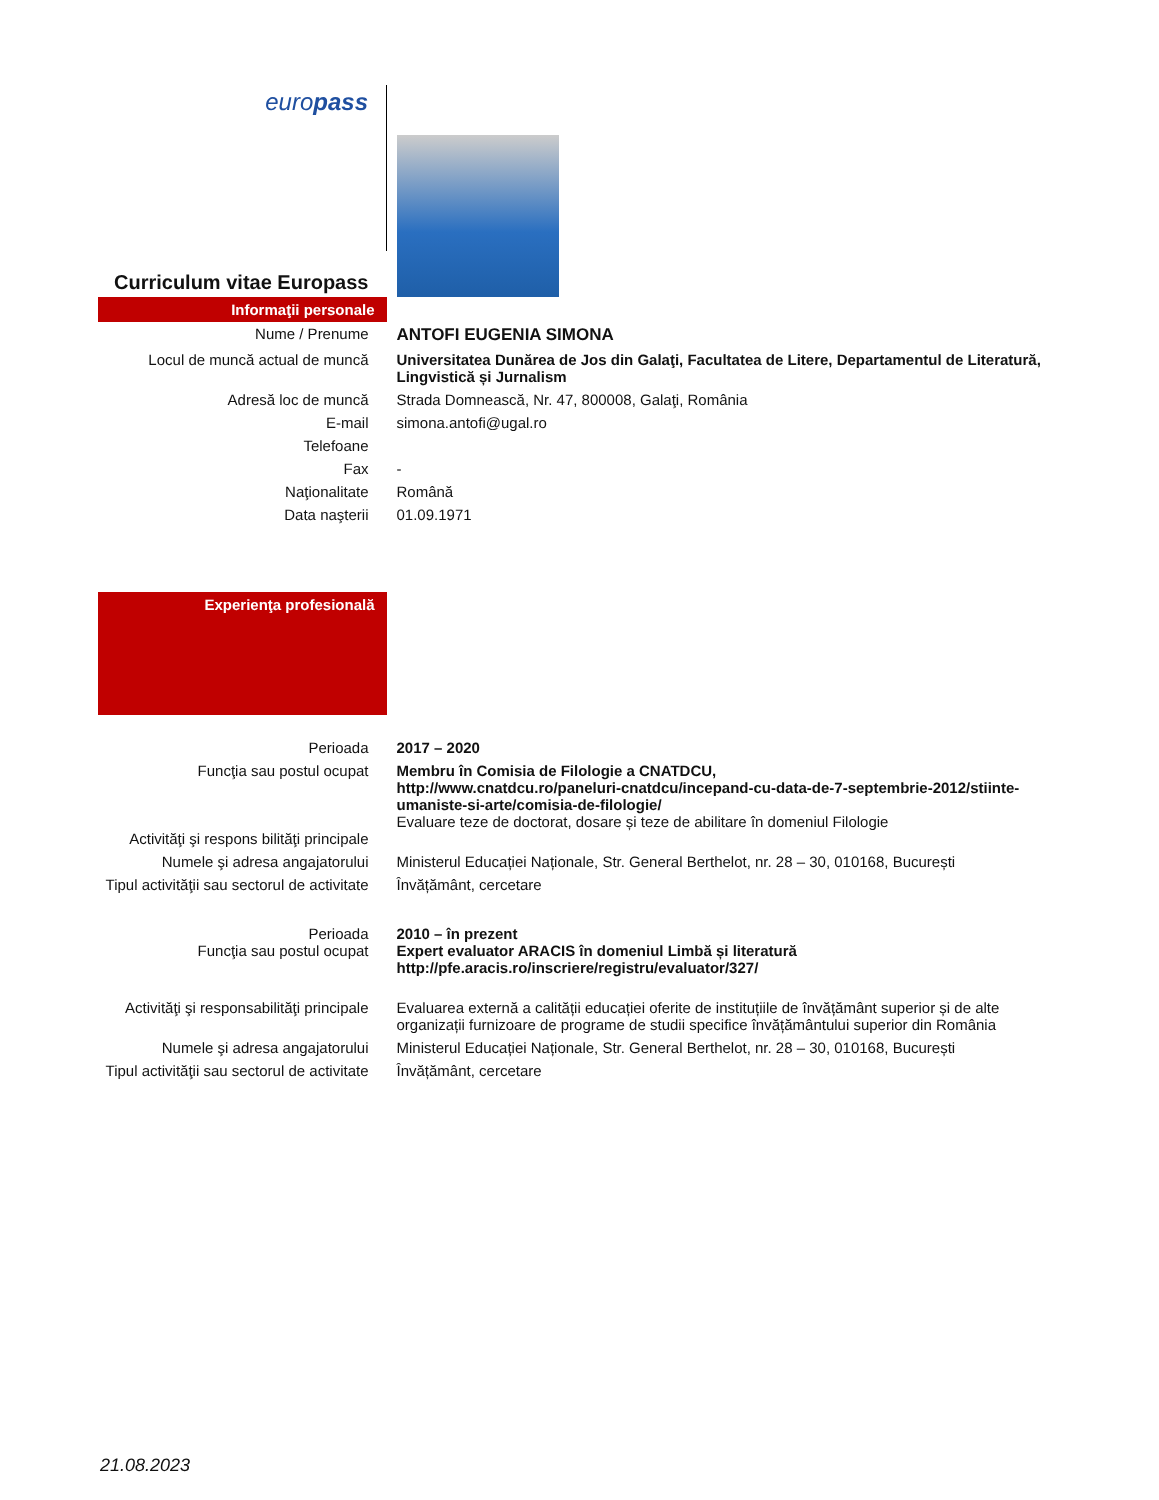| euro pass | |
| Curriculum vitae Europass | |
| Informaţii personale | |
| Nume / Prenume | ANTOFI EUGENIA SIMONA |
| Locul de muncă actual de muncă | Universitatea Dunărea de Jos din Galaţi, Facultatea de Litere, Departamentul de Literatură, Lingvistică și Jurnalism |
| Adresă loc de muncă | Strada Domnească, Nr. 47, 800008, Galaţi, România |
| E-mail | simona.antofi@ugal.ro |
| Telefoane | |
| Fax | - |
| Naţionalitate | Română |
| Data naşterii | 01.09.1971 |
| Experienţa profesională | |
| Perioada | 2017 – 2020 |
| Funcţia sau postul ocupat Activităţi şi respons bilităţi principale | Membru în Comisia de Filologie a CNATDCU, http://www.cnatdcu.ro/paneluri-cnatdcu/incepand-cu-data-de-7-septembrie-2012/stiinte-umaniste-si-arte/comisia-de-filologie/ Evaluare teze de doctorat, dosare și teze de abilitare în domeniul Filologie |
| Numele şi adresa angajatorului | Ministerul Educației Naționale, Str. General Berthelot, nr. 28 – 30, 010168, București |
| Tipul activităţii sau sectorul de activitate | Învățământ, cercetare |
| Perioada Funcţia sau postul ocupat | 2010 – în prezent Expert evaluator ARACIS în domeniul Limbă și literatură http://pfe.aracis.ro/inscriere/registru/evaluator/327/ |
| Activităţi şi responsabilităţi principale | Evaluarea externă a calității educației oferite de instituțiile de învățământ superior și de alte organizații furnizoare de programe de studii specifice învățământului superior din România |
| Numele şi adresa angajatorului | Ministerul Educației Naționale, Str. General Berthelot, nr. 28 – 30, 010168, București |
| Tipul activităţii sau sectorul de activitate | Învățământ, cercetare |
21.08.2023